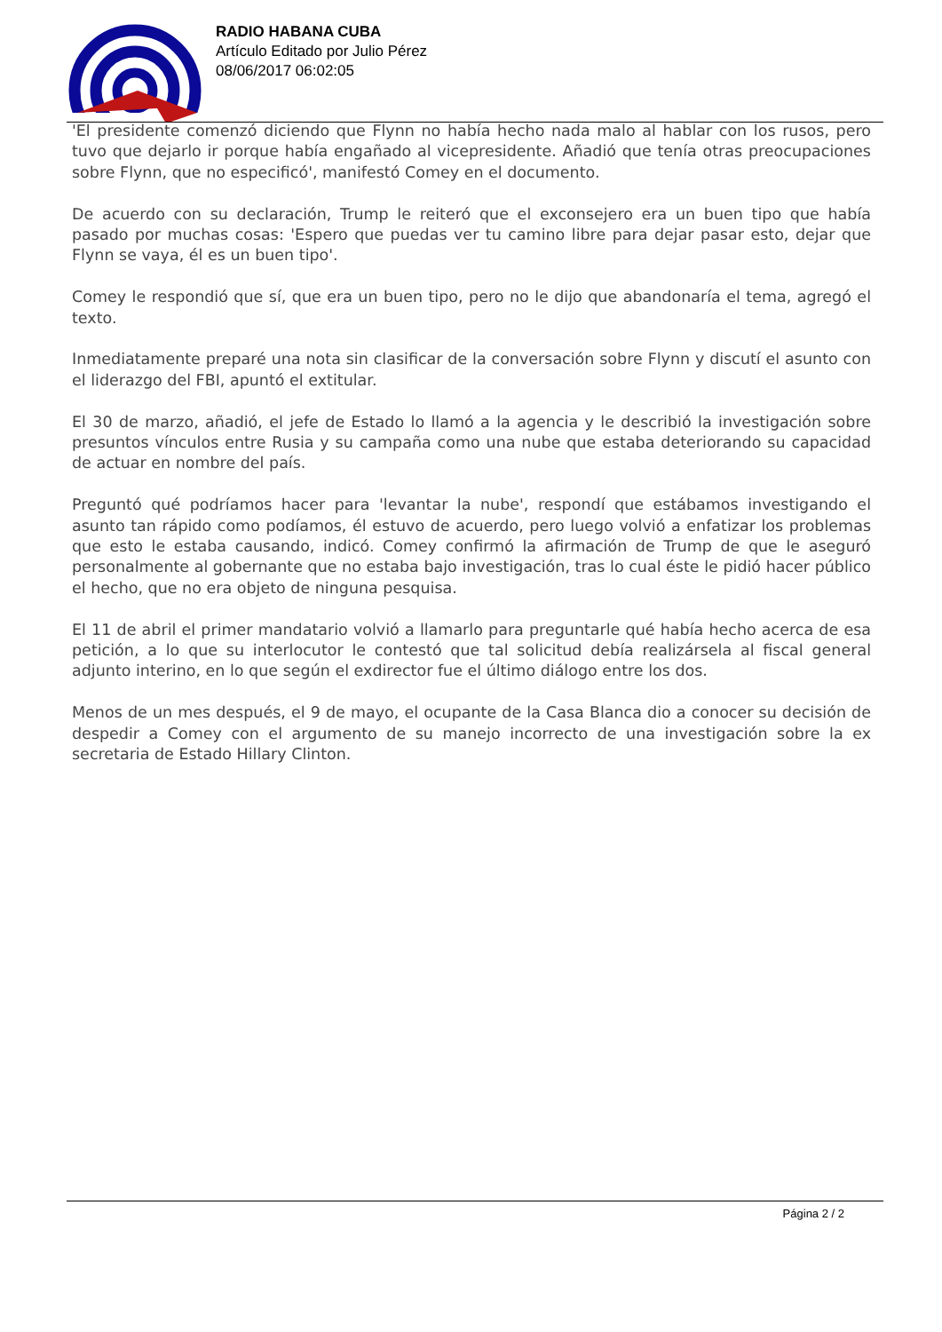RADIO HABANA CUBA
Artículo Editado por Julio Pérez
08/06/2017 06:02:05
'El presidente comenzó diciendo que Flynn no había hecho nada malo al hablar con los rusos, pero tuvo que dejarlo ir porque había engañado al vicepresidente. Añadió que tenía otras preocupaciones sobre Flynn, que no especificó', manifestó Comey en el documento.
De acuerdo con su declaración, Trump le reiteró que el exconsejero era un buen tipo que había pasado por muchas cosas: 'Espero que puedas ver tu camino libre para dejar pasar esto, dejar que Flynn se vaya, él es un buen tipo'.
Comey le respondió que sí, que era un buen tipo, pero no le dijo que abandonaría el tema, agregó el texto.
Inmediatamente preparé una nota sin clasificar de la conversación sobre Flynn y discutí el asunto con el liderazgo del FBI, apuntó el extitular.
El 30 de marzo, añadió, el jefe de Estado lo llamó a la agencia y le describió la investigación sobre presuntos vínculos entre Rusia y su campaña como una nube que estaba deteriorando su capacidad de actuar en nombre del país.
Preguntó qué podríamos hacer para 'levantar la nube', respondí que estábamos investigando el asunto tan rápido como podíamos, él estuvo de acuerdo, pero luego volvió a enfatizar los problemas que esto le estaba causando, indicó. Comey confirmó la afirmación de Trump de que le aseguró personalmente al gobernante que no estaba bajo investigación, tras lo cual éste le pidió hacer público el hecho, que no era objeto de ninguna pesquisa.
El 11 de abril el primer mandatario volvió a llamarlo para preguntarle qué había hecho acerca de esa petición, a lo que su interlocutor le contestó que tal solicitud debía realizársela al fiscal general adjunto interino, en lo que según el exdirector fue el último diálogo entre los dos.
Menos de un mes después, el 9 de mayo, el ocupante de la Casa Blanca dio a conocer su decisión de despedir a Comey con el argumento de su manejo incorrecto de una investigación sobre la ex secretaria de Estado Hillary Clinton.
Página 2 / 2